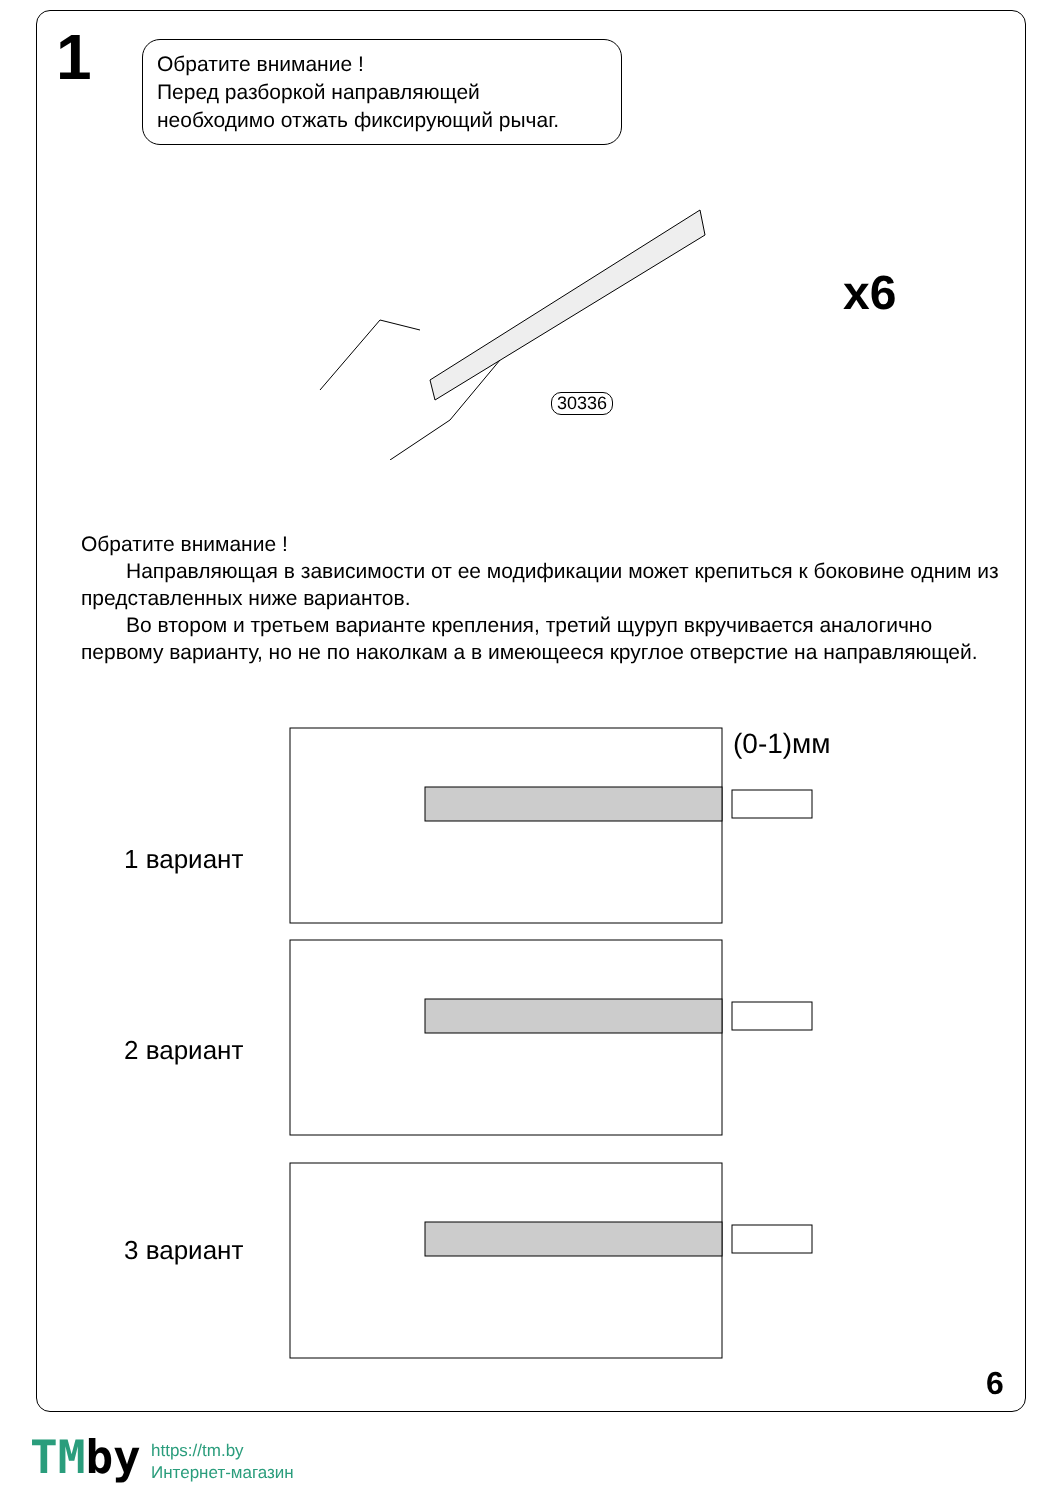1
Обратите внимание !
Перед разборкой направляющей
необходимо отжать фиксирующий рычаг.
x6
30336
Обратите внимание !
Направляющая в зависимости от ее модификации может крепиться к боковине одним из представленных ниже вариантов.
Во втором и третьем варианте крепления, третий щуруп вкручивается аналогично первому варианту, но не по наколкам а в имеющееся круглое отверстие на направляющей.
1 вариант
2 вариант
3 вариант
(0-1)мм
6
TMby
https://tm.by
Интернет-магазин